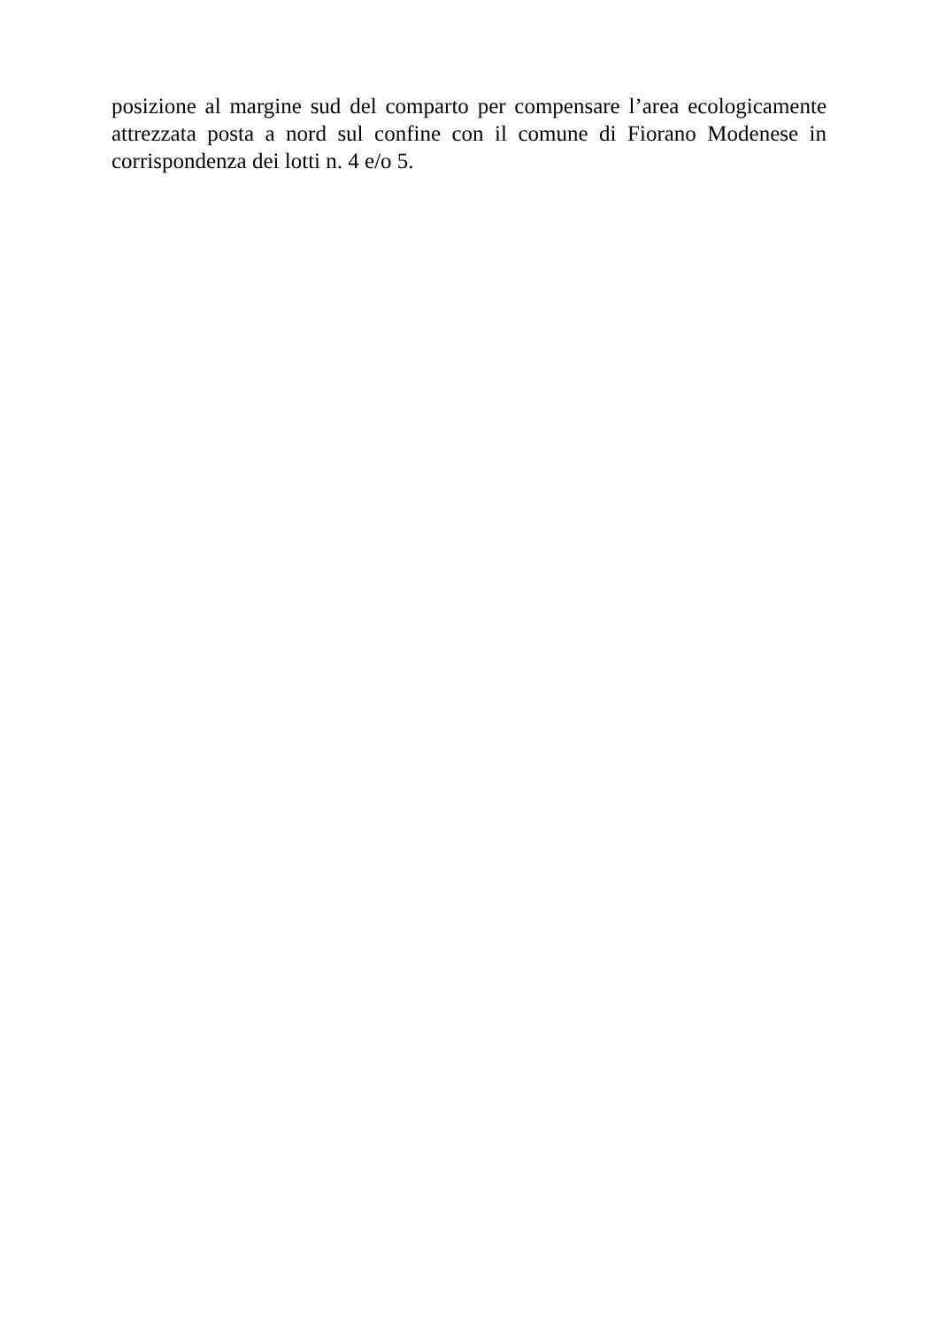posizione al margine sud del comparto per compensare l’area ecologicamente attrezzata posta a nord sul confine con il comune di Fiorano Modenese in corrispondenza dei lotti n. 4 e/o 5.